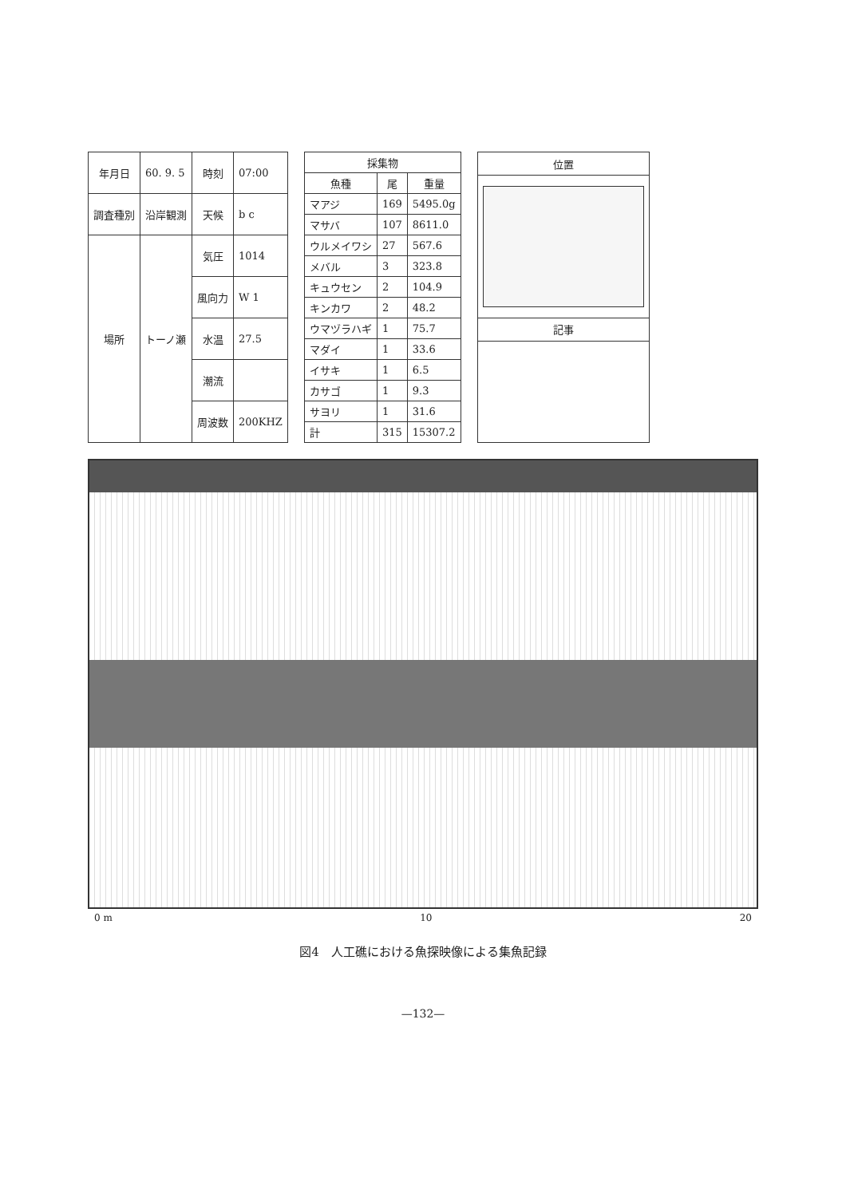| 年月日 | 60. 9. 5 | 時刻 | 07:00 |
| 調査種別 | 沿岸観測 | 天候 | b c |
| 場所 | トーノ瀬 | 気圧 | 1014 |
| | | 風向力 | W 1 |
| | | 水温 | 27.5 |
| | | 潮流 | |
| | | 周波数 | 200KHZ |
| 採集物 | | |
| --- | --- | --- |
| 魚種 | 尾 | 重量 |
| マアジ | 169 | 5495.0g |
| マサバ | 107 | 8611.0 |
| ウルメイワシ | 27 | 567.6 |
| メバル | 3 | 323.8 |
| キュウセン | 2 | 104.9 |
| キンカワ | 2 | 48.2 |
| ウマヅラハギ | 1 | 75.7 |
| マダイ | 1 | 33.6 |
| イサキ | 1 | 6.5 |
| カサゴ | 1 | 9.3 |
| サヨリ | 1 | 31.6 |
| 計 | 315 | 15307.2 |
| 位置 |
| --- |
| 記事 |
0 m 10 20
図4　人工礁における魚探映像による集魚記録
—132—